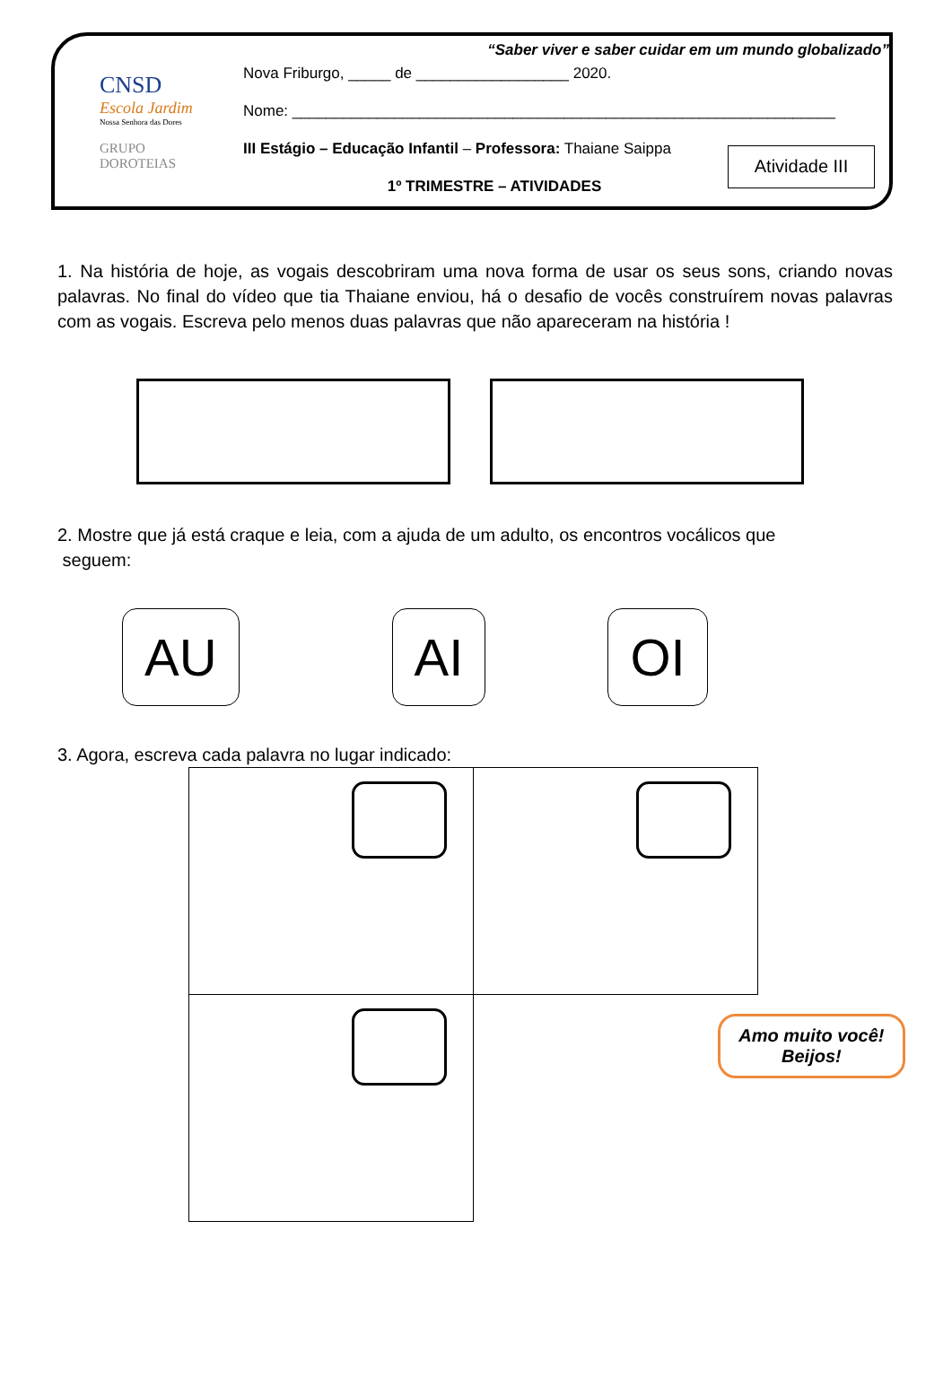CNSD
Escola Jardim
Nossa Senhora das Dores
GRUPO
DOROTEIAS
“Saber viver e saber cuidar em um mundo globalizado”
Nova Friburgo, _____ de __________________ 2020.
Nome: ________________________________________________________________
III Estágio – Educação Infantil – Professora: Thaiane Saippa
1º TRIMESTRE – ATIVIDADES
Atividade III
1. Na história de hoje, as vogais descobriram uma nova forma de usar os seus sons, criando novas palavras. No final do vídeo que tia Thaiane enviou, há o desafio de vocês construírem novas palavras com as vogais. Escreva pelo menos duas palavras que não apareceram na história !
2. Mostre que já está craque e leia, com a ajuda de um adulto, os encontros vocálicos que
seguem:
AU AI OI
3. Agora, escreva cada palavra no lugar indicado:
| | Amo muito você! Beijos! |